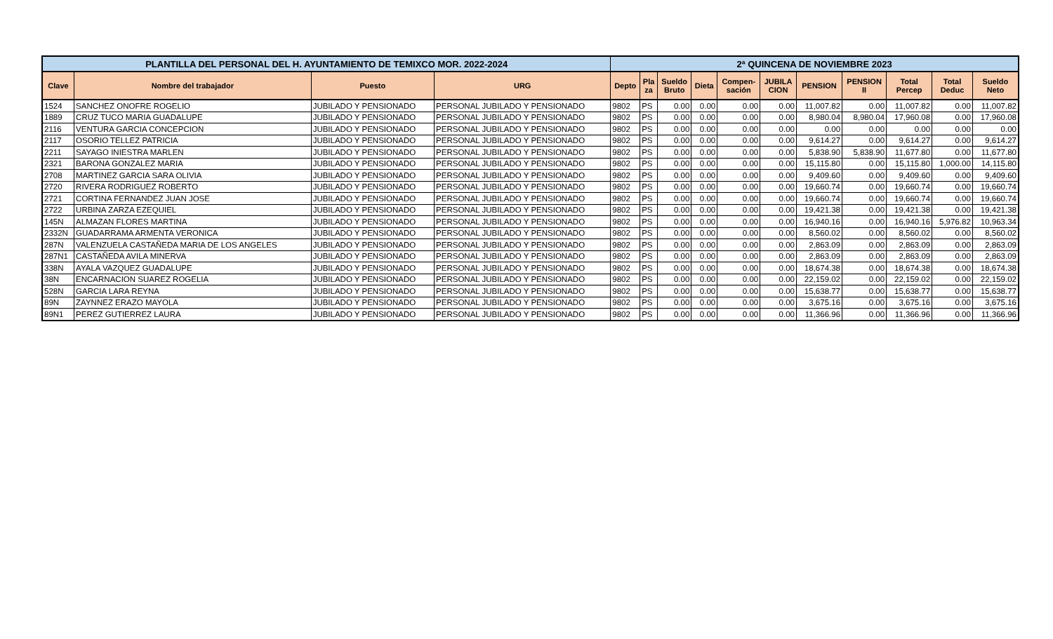| PLANTILLA DEL PERSONAL DEL H. AYUNTAMIENTO DE TEMIXCO MOR. 2022-2024 | | | | 2ª QUINCENA DE NOVIEMBRE 2023 | | | | | | | | | | |
| --- | --- | --- | --- | --- | --- | --- | --- | --- | --- | --- | --- | --- | --- | --- |
| Clave | Nombre del trabajador | Puesto | URG | Depto | Pla za | Sueldo Bruto | Dieta | Compen- sación | JUBILA CION | PENSION | PENSION II | Total Percep | Total Deduc | Sueldo Neto |
| 1524 | SANCHEZ ONOFRE ROGELIO | JUBILADO Y PENSIONADO | PERSONAL JUBILADO Y PENSIONADO | 9802 | PS | 0.00 | 0.00 | 0.00 | 0.00 | 11,007.82 | 0.00 | 11,007.82 | 0.00 | 11,007.82 |
| 1889 | CRUZ TUCO MARIA GUADALUPE | JUBILADO Y PENSIONADO | PERSONAL JUBILADO Y PENSIONADO | 9802 | PS | 0.00 | 0.00 | 0.00 | 0.00 | 8,980.04 | 8,980.04 | 17,960.08 | 0.00 | 17,960.08 |
| 2116 | VENTURA GARCIA CONCEPCION | JUBILADO Y PENSIONADO | PERSONAL JUBILADO Y PENSIONADO | 9802 | PS | 0.00 | 0.00 | 0.00 | 0.00 | 0.00 | 0.00 | 0.00 | 0.00 | 0.00 |
| 2117 | OSORIO TELLEZ PATRICIA | JUBILADO Y PENSIONADO | PERSONAL JUBILADO Y PENSIONADO | 9802 | PS | 0.00 | 0.00 | 0.00 | 0.00 | 9,614.27 | 0.00 | 9,614.27 | 0.00 | 9,614.27 |
| 2211 | SAYAGO INIESTRA MARLEN | JUBILADO Y PENSIONADO | PERSONAL JUBILADO Y PENSIONADO | 9802 | PS | 0.00 | 0.00 | 0.00 | 0.00 | 5,838.90 | 5,838.90 | 11,677.80 | 0.00 | 11,677.80 |
| 2321 | BARONA GONZALEZ MARIA | JUBILADO Y PENSIONADO | PERSONAL JUBILADO Y PENSIONADO | 9802 | PS | 0.00 | 0.00 | 0.00 | 0.00 | 15,115.80 | 0.00 | 15,115.80 | 1,000.00 | 14,115.80 |
| 2708 | MARTINEZ GARCIA SARA OLIVIA | JUBILADO Y PENSIONADO | PERSONAL JUBILADO Y PENSIONADO | 9802 | PS | 0.00 | 0.00 | 0.00 | 0.00 | 9,409.60 | 0.00 | 9,409.60 | 0.00 | 9,409.60 |
| 2720 | RIVERA RODRIGUEZ ROBERTO | JUBILADO Y PENSIONADO | PERSONAL JUBILADO Y PENSIONADO | 9802 | PS | 0.00 | 0.00 | 0.00 | 0.00 | 19,660.74 | 0.00 | 19,660.74 | 0.00 | 19,660.74 |
| 2721 | CORTINA FERNANDEZ JUAN JOSE | JUBILADO Y PENSIONADO | PERSONAL JUBILADO Y PENSIONADO | 9802 | PS | 0.00 | 0.00 | 0.00 | 0.00 | 19,660.74 | 0.00 | 19,660.74 | 0.00 | 19,660.74 |
| 2722 | URBINA ZARZA EZEQUIEL | JUBILADO Y PENSIONADO | PERSONAL JUBILADO Y PENSIONADO | 9802 | PS | 0.00 | 0.00 | 0.00 | 0.00 | 19,421.38 | 0.00 | 19,421.38 | 0.00 | 19,421.38 |
| 145N | ALMAZAN FLORES MARTINA | JUBILADO Y PENSIONADO | PERSONAL JUBILADO Y PENSIONADO | 9802 | PS | 0.00 | 0.00 | 0.00 | 0.00 | 16,940.16 | 0.00 | 16,940.16 | 5,976.82 | 10,963.34 |
| 2332N | GUADARRAMA ARMENTA VERONICA | JUBILADO Y PENSIONADO | PERSONAL JUBILADO Y PENSIONADO | 9802 | PS | 0.00 | 0.00 | 0.00 | 0.00 | 8,560.02 | 0.00 | 8,560.02 | 0.00 | 8,560.02 |
| 287N | VALENZUELA CASTAÑEDA MARIA DE LOS ANGELES | JUBILADO Y PENSIONADO | PERSONAL JUBILADO Y PENSIONADO | 9802 | PS | 0.00 | 0.00 | 0.00 | 0.00 | 2,863.09 | 0.00 | 2,863.09 | 0.00 | 2,863.09 |
| 287N1 | CASTAÑEDA AVILA MINERVA | JUBILADO Y PENSIONADO | PERSONAL JUBILADO Y PENSIONADO | 9802 | PS | 0.00 | 0.00 | 0.00 | 0.00 | 2,863.09 | 0.00 | 2,863.09 | 0.00 | 2,863.09 |
| 338N | AYALA VAZQUEZ GUADALUPE | JUBILADO Y PENSIONADO | PERSONAL JUBILADO Y PENSIONADO | 9802 | PS | 0.00 | 0.00 | 0.00 | 0.00 | 18,674.38 | 0.00 | 18,674.38 | 0.00 | 18,674.38 |
| 38N | ENCARNACION SUAREZ ROGELIA | JUBILADO Y PENSIONADO | PERSONAL JUBILADO Y PENSIONADO | 9802 | PS | 0.00 | 0.00 | 0.00 | 0.00 | 22,159.02 | 0.00 | 22,159.02 | 0.00 | 22,159.02 |
| 528N | GARCIA LARA REYNA | JUBILADO Y PENSIONADO | PERSONAL JUBILADO Y PENSIONADO | 9802 | PS | 0.00 | 0.00 | 0.00 | 0.00 | 15,638.77 | 0.00 | 15,638.77 | 0.00 | 15,638.77 |
| 89N | ZAYNNEZ ERAZO MAYOLA | JUBILADO Y PENSIONADO | PERSONAL JUBILADO Y PENSIONADO | 9802 | PS | 0.00 | 0.00 | 0.00 | 0.00 | 3,675.16 | 0.00 | 3,675.16 | 0.00 | 3,675.16 |
| 89N1 | PEREZ GUTIERREZ LAURA | JUBILADO Y PENSIONADO | PERSONAL JUBILADO Y PENSIONADO | 9802 | PS | 0.00 | 0.00 | 0.00 | 0.00 | 11,366.96 | 0.00 | 11,366.96 | 0.00 | 11,366.96 |